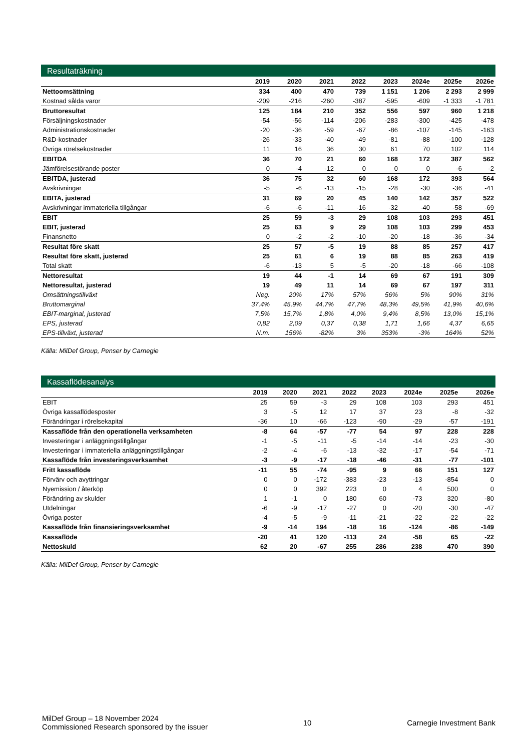Resultaträkning
| | 2019 | 2020 | 2021 | 2022 | 2023 | 2024e | 2025e | 2026e |
| --- | --- | --- | --- | --- | --- | --- | --- | --- |
| Nettoomsättning | 334 | 400 | 470 | 739 | 1 151 | 1 206 | 2 293 | 2 999 |
| Kostnad sålda varor | -209 | -216 | -260 | -387 | -595 | -609 | -1 333 | -1 781 |
| Bruttoresultat | 125 | 184 | 210 | 352 | 556 | 597 | 960 | 1 218 |
| Försäljningskostnader | -54 | -56 | -114 | -206 | -283 | -300 | -425 | -478 |
| Administrationskostnader | -20 | -36 | -59 | -67 | -86 | -107 | -145 | -163 |
| R&D-kostnader | -26 | -33 | -40 | -49 | -81 | -88 | -100 | -128 |
| Övriga rörelsekostnader | 11 | 16 | 36 | 30 | 61 | 70 | 102 | 114 |
| EBITDA | 36 | 70 | 21 | 60 | 168 | 172 | 387 | 562 |
| Jämförelsestörande poster | 0 | -4 | -12 | 0 | 0 | 0 | -6 | -2 |
| EBITDA, justerad | 36 | 75 | 32 | 60 | 168 | 172 | 393 | 564 |
| Avskrivningar | -5 | -6 | -13 | -15 | -28 | -30 | -36 | -41 |
| EBITA, justerad | 31 | 69 | 20 | 45 | 140 | 142 | 357 | 522 |
| Avskrivningar immateriella tillgångar | -6 | -6 | -11 | -16 | -32 | -40 | -58 | -69 |
| EBIT | 25 | 59 | -3 | 29 | 108 | 103 | 293 | 451 |
| EBIT, justerad | 25 | 63 | 9 | 29 | 108 | 103 | 299 | 453 |
| Finansnetto | 0 | -2 | -2 | -10 | -20 | -18 | -36 | -34 |
| Resultat före skatt | 25 | 57 | -5 | 19 | 88 | 85 | 257 | 417 |
| Resultat före skatt, justerad | 25 | 61 | 6 | 19 | 88 | 85 | 263 | 419 |
| Total skatt | -6 | -13 | 5 | -5 | -20 | -18 | -66 | -108 |
| Nettoresultat | 19 | 44 | -1 | 14 | 69 | 67 | 191 | 309 |
| Nettoresultat, justerad | 19 | 49 | 11 | 14 | 69 | 67 | 197 | 311 |
| Omsättningstillväxt | Neg. | 20% | 17% | 57% | 56% | 5% | 90% | 31% |
| Bruttomarginal | 37,4% | 45,9% | 44,7% | 47,7% | 48,3% | 49,5% | 41,9% | 40,6% |
| EBIT-marginal, justerad | 7,5% | 15,7% | 1,8% | 4,0% | 9,4% | 8,5% | 13,0% | 15,1% |
| EPS, justerad | 0,82 | 2,09 | 0,37 | 0,38 | 1,71 | 1,66 | 4,37 | 6,65 |
| EPS-tillväxt, justerad | N.m. | 156% | -82% | 3% | 353% | -3% | 164% | 52% |
Källa: MilDef Group, Penser by Carnegie
Kassaflödesanalys
| | 2019 | 2020 | 2021 | 2022 | 2023 | 2024e | 2025e | 2026e |
| --- | --- | --- | --- | --- | --- | --- | --- | --- |
| EBIT | 25 | 59 | -3 | 29 | 108 | 103 | 293 | 451 |
| Övriga kassaflödesposter | 3 | -5 | 12 | 17 | 37 | 23 | -8 | -32 |
| Förändringar i rörelsekapital | -36 | 10 | -66 | -123 | -90 | -29 | -57 | -191 |
| Kassaflöde från den operationella verksamheten | -8 | 64 | -57 | -77 | 54 | 97 | 228 | 228 |
| Investeringar i anläggningstillgångar | -1 | -5 | -11 | -5 | -14 | -14 | -23 | -30 |
| Investeringar i immateriella anläggningstillgångar | -2 | -4 | -6 | -13 | -32 | -17 | -54 | -71 |
| Kassaflöde från investeringsverksamhet | -3 | -9 | -17 | -18 | -46 | -31 | -77 | -101 |
| Fritt kassaflöde | -11 | 55 | -74 | -95 | 9 | 66 | 151 | 127 |
| Förvärv och avyttringar | 0 | 0 | -172 | -383 | -23 | -13 | -854 | 0 |
| Nyemission / återköp | 0 | 0 | 392 | 223 | 0 | 4 | 500 | 0 |
| Förändring av skulder | 1 | -1 | 0 | 180 | 60 | -73 | 320 | -80 |
| Utdelningar | -6 | -9 | -17 | -27 | 0 | -20 | -30 | -47 |
| Övriga poster | -4 | -5 | -9 | -11 | -21 | -22 | -22 | -22 |
| Kassaflöde från finansieringsverksamhet | -9 | -14 | 194 | -18 | 16 | -124 | -86 | -149 |
| Kassaflöde | -20 | 41 | 120 | -113 | 24 | -58 | 65 | -22 |
| Nettoskuld | 62 | 20 | -67 | 255 | 286 | 238 | 470 | 390 |
Källa: MilDef Group, Penser by Carnegie
MilDef Group – 18 November 2024
Commissioned Research sponsored by the issuer
10 Carnegie Investment Bank